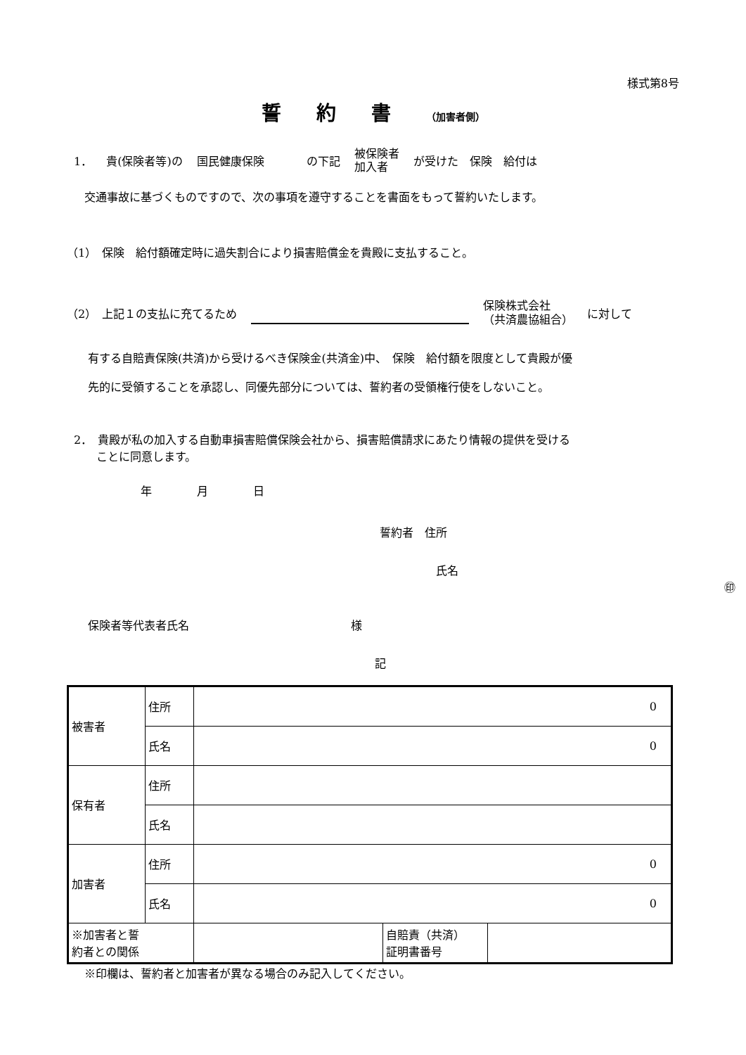様式第8号
誓約書（加害者側）
1． 貴(保険者等)の 国民健康保険 の下記 被保険者
加入者 が受けた　保険　給付は
交通事故に基づくものですので、次の事項を遵守することを書面をもって誓約いたします。
（1）　保険　給付額確定時に過失割合により損害賠償金を貴殿に支払すること。
（2）　上記１の支払に充てるため 保険株式会社
（共済農協組合） に対して
有する自賠責保険(共済)から受けるべき保険金(共済金)中、　保険　給付額を限度として貴殿が優
先的に受領することを承認し、同優先部分については、誓約者の受領権行使をしないこと。
2．　貴殿が私の加入する自動車損害賠償保険会社から、損害賠償請求にあたり情報の提供を受ける
　　ことに同意します。
年　　　　月　　　　日
誓約者　住所
氏名 ㊞
保険者等代表者氏名 様
記
| 被害者 | 住所 | 0 | | |
| | 氏名 | 0 | | |
| 保有者 | 住所 | | | |
| | 氏名 | | | |
| 加害者 | 住所 | 0 | | |
| | 氏名 | 0 | | |
| ※加害者と誓 約者との関係 | | | 自賠責（共済） 証明書番号 | |
※印欄は、誓約者と加害者が異なる場合のみ記入してください。